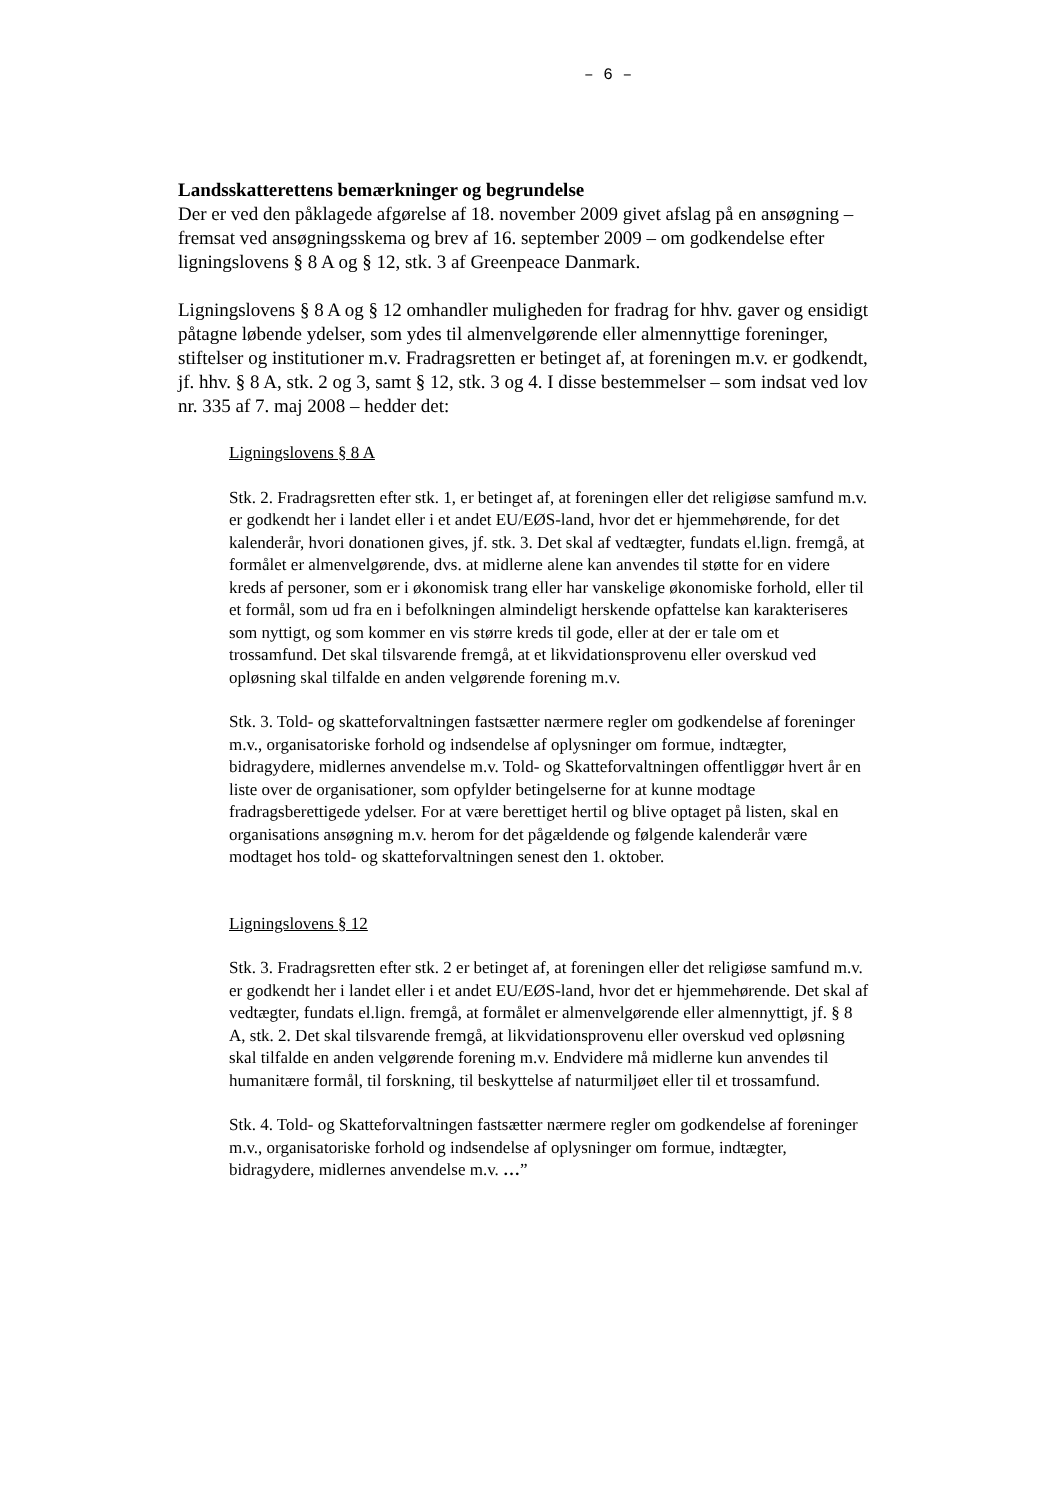– 6 –
Landsskatterettens bemærkninger og begrundelse
Der er ved den påklagede afgørelse af 18. november 2009 givet afslag på en ansøgning – fremsat ved ansøgningsskema og brev af 16. september 2009 – om godkendelse efter ligningslovens § 8 A og § 12, stk. 3 af Greenpeace Danmark.
Ligningslovens § 8 A og § 12 omhandler muligheden for fradrag for hhv. gaver og ensidigt påtagne løbende ydelser, som ydes til almenvelgørende eller almennyttige foreninger, stiftelser og institutioner m.v. Fradragsretten er betinget af, at foreningen m.v. er godkendt, jf. hhv. § 8 A, stk. 2 og 3, samt § 12, stk. 3 og 4. I disse bestemmelser – som indsat ved lov nr. 335 af 7. maj 2008 – hedder det:
Ligningslovens § 8 A
Stk. 2. Fradragsretten efter stk. 1, er betinget af, at foreningen eller det religiøse samfund m.v. er godkendt her i landet eller i et andet EU/EØS-land, hvor det er hjemmehørende, for det kalenderår, hvori donationen gives, jf. stk. 3. Det skal af vedtægter, fundats el.lign. fremgå, at formålet er almenvelgørende, dvs. at midlerne alene kan anvendes til støtte for en videre kreds af personer, som er i økonomisk trang eller har vanskelige økonomiske forhold, eller til et formål, som ud fra en i befolkningen almindeligt herskende opfattelse kan karakteriseres som nyttigt, og som kommer en vis større kreds til gode, eller at der er tale om et trossamfund. Det skal tilsvarende fremgå, at et likvidationsprovenu eller overskud ved opløsning skal tilfalde en anden velgørende forening m.v.
Stk. 3. Told- og skatteforvaltningen fastsætter nærmere regler om godkendelse af foreninger m.v., organisatoriske forhold og indsendelse af oplysninger om formue, indtægter, bidragydere, midlernes anvendelse m.v. Told- og Skatteforvaltningen offentliggør hvert år en liste over de organisationer, som opfylder betingelserne for at kunne modtage fradragsberettigede ydelser. For at være berettiget hertil og blive optaget på listen, skal en organisations ansøgning m.v. herom for det pågældende og følgende kalenderår være modtaget hos told- og skatteforvaltningen senest den 1. oktober.
Ligningslovens § 12
Stk. 3. Fradragsretten efter stk. 2 er betinget af, at foreningen eller det religiøse samfund m.v. er godkendt her i landet eller i et andet EU/EØS-land, hvor det er hjemmehørende. Det skal af vedtægter, fundats el.lign. fremgå, at formålet er almenvelgørende eller almennyttigt, jf. § 8 A, stk. 2. Det skal tilsvarende fremgå, at likvidationsprovenu eller overskud ved opløsning skal tilfalde en anden velgørende forening m.v. Endvidere må midlerne kun anvendes til humanitære formål, til forskning, til beskyttelse af naturmiljøet eller til et trossamfund.
Stk. 4. Told- og Skatteforvaltningen fastsætter nærmere regler om godkendelse af foreninger m.v., organisatoriske forhold og indsendelse af oplysninger om formue, indtægter, bidragydere, midlernes anvendelse m.v. …”